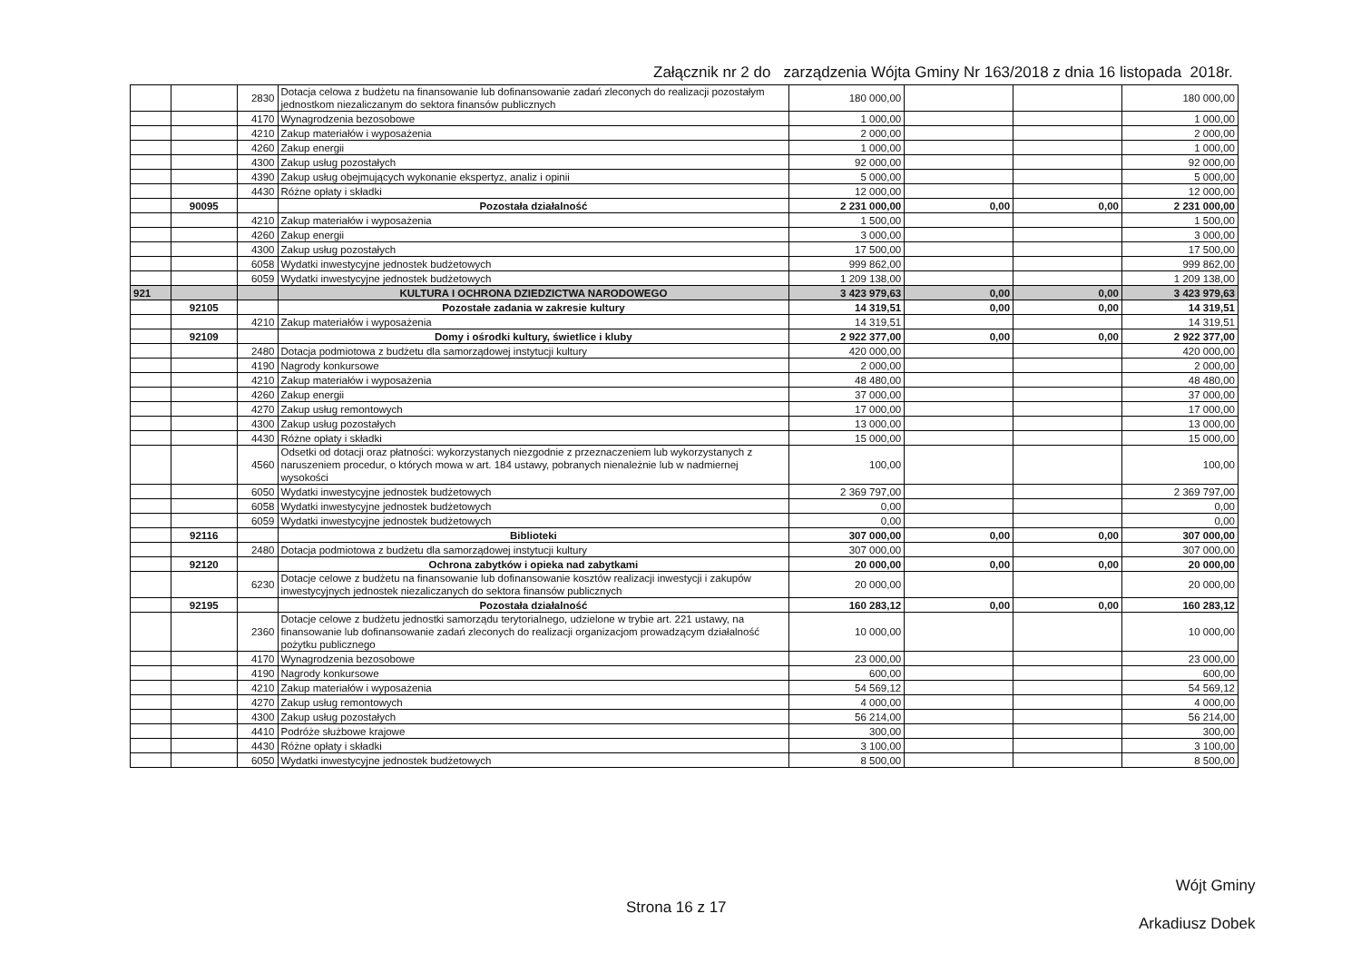Załącznik nr 2 do zarządzenia Wójta Gminy Nr 163/2018 z dnia 16 listopada 2018r.
| | | 2830 | Dotacja celowa z budżetu na finansowanie lub dofinansowanie zadań zleconych do realizacji pozostałym jednostkom niezaliczanym do sektora finansów publicznych | 180 000,00 | | | 180 000,00 |
| | | 4170 | Wynagrodzenia bezosobowe | 1 000,00 | | | 1 000,00 |
| | | 4210 | Zakup materiałów i wyposażenia | 2 000,00 | | | 2 000,00 |
| | | 4260 | Zakup energii | 1 000,00 | | | 1 000,00 |
| | | 4300 | Zakup usług pozostałych | 92 000,00 | | | 92 000,00 |
| | | 4390 | Zakup usług obejmujących wykonanie ekspertyz, analiz i opinii | 5 000,00 | | | 5 000,00 |
| | | 4430 | Różne opłaty i składki | 12 000,00 | | | 12 000,00 |
| | 90095 | | Pozostała działalność | 2 231 000,00 | 0,00 | 0,00 | 2 231 000,00 |
| | | 4210 | Zakup materiałów i wyposażenia | 1 500,00 | | | 1 500,00 |
| | | 4260 | Zakup energii | 3 000,00 | | | 3 000,00 |
| | | 4300 | Zakup usług pozostałych | 17 500,00 | | | 17 500,00 |
| | | 6058 | Wydatki inwestycyjne jednostek budżetowych | 999 862,00 | | | 999 862,00 |
| | | 6059 | Wydatki inwestycyjne jednostek budżetowych | 1 209 138,00 | | | 1 209 138,00 |
| 921 | | | KULTURA I OCHRONA DZIEDZICTWA NARODOWEGO | 3 423 979,63 | 0,00 | 0,00 | 3 423 979,63 |
| | 92105 | | Pozostałe zadania w zakresie kultury | 14 319,51 | 0,00 | 0,00 | 14 319,51 |
| | | 4210 | Zakup materiałów i wyposażenia | 14 319,51 | | | 14 319,51 |
| | 92109 | | Domy i ośrodki kultury, świetlice i kluby | 2 922 377,00 | 0,00 | 0,00 | 2 922 377,00 |
| | | 2480 | Dotacja podmiotowa z budżetu dla samorządowej instytucji kultury | 420 000,00 | | | 420 000,00 |
| | | 4190 | Nagrody konkursowe | 2 000,00 | | | 2 000,00 |
| | | 4210 | Zakup materiałów i wyposażenia | 48 480,00 | | | 48 480,00 |
| | | 4260 | Zakup energii | 37 000,00 | | | 37 000,00 |
| | | 4270 | Zakup usług remontowych | 17 000,00 | | | 17 000,00 |
| | | 4300 | Zakup usług pozostałych | 13 000,00 | | | 13 000,00 |
| | | 4430 | Różne opłaty i składki | 15 000,00 | | | 15 000,00 |
| | | 4560 | Odsetki od dotacji oraz płatności: wykorzystanych niezgodnie z przeznaczeniem lub wykorzystanych z naruszeniem procedur, o których mowa w art. 184 ustawy, pobranych nienależnie lub w nadmiernej wysokości | 100,00 | | | 100,00 |
| | | 6050 | Wydatki inwestycyjne jednostek budżetowych | 2 369 797,00 | | | 2 369 797,00 |
| | | 6058 | Wydatki inwestycyjne jednostek budżetowych | 0,00 | | | 0,00 |
| | | 6059 | Wydatki inwestycyjne jednostek budżetowych | 0,00 | | | 0,00 |
| | 92116 | | Biblioteki | 307 000,00 | 0,00 | 0,00 | 307 000,00 |
| | | 2480 | Dotacja podmiotowa z budżetu dla samorządowej instytucji kultury | 307 000,00 | | | 307 000,00 |
| | 92120 | | Ochrona zabytków i opieka nad zabytkami | 20 000,00 | 0,00 | 0,00 | 20 000,00 |
| | | 6230 | Dotacje celowe z budżetu na finansowanie lub dofinansowanie kosztów realizacji inwestycji i zakupów inwestycyjnych jednostek niezaliczanych do sektora finansów publicznych | 20 000,00 | | | 20 000,00 |
| | 92195 | | Pozostała działalność | 160 283,12 | 0,00 | 0,00 | 160 283,12 |
| | | 2360 | Dotacje celowe z budżetu jednostki samorządu terytorialnego, udzielone w trybie art. 221 ustawy, na finansowanie lub dofinansowanie zadań zleconych do realizacji organizacjom prowadzącym działalność pożytku publicznego | 10 000,00 | | | 10 000,00 |
| | | 4170 | Wynagrodzenia bezosobowe | 23 000,00 | | | 23 000,00 |
| | | 4190 | Nagrody konkursowe | 600,00 | | | 600,00 |
| | | 4210 | Zakup materiałów i wyposażenia | 54 569,12 | | | 54 569,12 |
| | | 4270 | Zakup usług remontowych | 4 000,00 | | | 4 000,00 |
| | | 4300 | Zakup usług pozostałych | 56 214,00 | | | 56 214,00 |
| | | 4410 | Podróże służbowe krajowe | 300,00 | | | 300,00 |
| | | 4430 | Różne opłaty i składki | 3 100,00 | | | 3 100,00 |
| | | 6050 | Wydatki inwestycyjne jednostek budżetowych | 8 500,00 | | | 8 500,00 |
Wójt Gminy
Arkadiusz Dobek
Strona 16 z 17